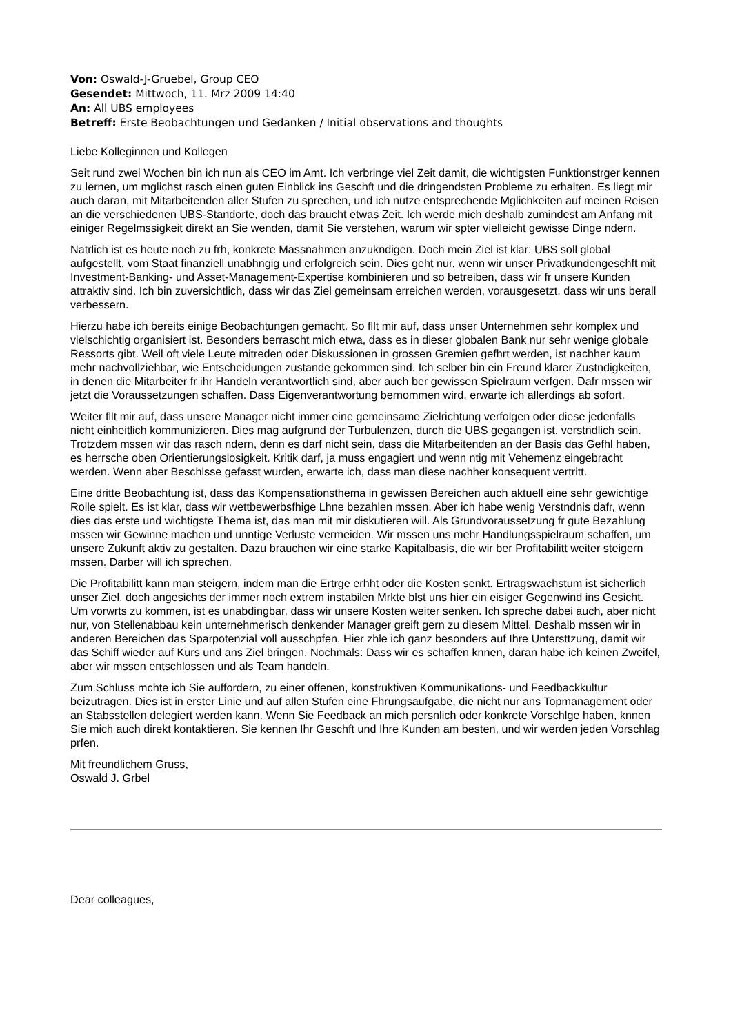Von: Oswald-J-Gruebel, Group CEO
Gesendet: Mittwoch, 11. Mrz 2009 14:40
An: All UBS employees
Betreff: Erste Beobachtungen und Gedanken / Initial observations and thoughts
Liebe Kolleginnen und Kollegen
Seit rund zwei Wochen bin ich nun als CEO im Amt. Ich verbringe viel Zeit damit, die wichtigsten Funktionstrger kennen zu lernen, um mglichst rasch einen guten Einblick ins Geschft und die dringendsten Probleme zu erhalten. Es liegt mir auch daran, mit Mitarbeitenden aller Stufen zu sprechen, und ich nutze entsprechende Mglichkeiten auf meinen Reisen an die verschiedenen UBS-Standorte, doch das braucht etwas Zeit. Ich werde mich deshalb zumindest am Anfang mit einiger Regelmssigkeit direkt an Sie wenden, damit Sie verstehen, warum wir spter vielleicht gewisse Dinge ndern.
Natrlich ist es heute noch zu frh, konkrete Massnahmen anzukndigen. Doch mein Ziel ist klar: UBS soll global aufgestellt, vom Staat finanziell unabhngig und erfolgreich sein. Dies geht nur, wenn wir unser Privatkundengeschft mit Investment-Banking- und Asset-Management-Expertise kombinieren und so betreiben, dass wir fr unsere Kunden attraktiv sind. Ich bin zuversichtlich, dass wir das Ziel gemeinsam erreichen werden, vorausgesetzt, dass wir uns berall verbessern.
Hierzu habe ich bereits einige Beobachtungen gemacht. So fllt mir auf, dass unser Unternehmen sehr komplex und vielschichtig organisiert ist. Besonders berrascht mich etwa, dass es in dieser globalen Bank nur sehr wenige globale Ressorts gibt. Weil oft viele Leute mitreden oder Diskussionen in grossen Gremien gefhrt werden, ist nachher kaum mehr nachvollziehbar, wie Entscheidungen zustande gekommen sind. Ich selber bin ein Freund klarer Zustndigkeiten, in denen die Mitarbeiter fr ihr Handeln verantwortlich sind, aber auch ber gewissen Spielraum verfgen. Dafr mssen wir jetzt die Voraussetzungen schaffen. Dass Eigenverantwortung bernommen wird, erwarte ich allerdings ab sofort.
Weiter fllt mir auf, dass unsere Manager nicht immer eine gemeinsame Zielrichtung verfolgen oder diese jedenfalls nicht einheitlich kommunizieren. Dies mag aufgrund der Turbulenzen, durch die UBS gegangen ist, verstndlich sein. Trotzdem mssen wir das rasch ndern, denn es darf nicht sein, dass die Mitarbeitenden an der Basis das Gefhl haben, es herrsche oben Orientierungslosigkeit. Kritik darf, ja muss engagiert und wenn ntig mit Vehemenz eingebracht werden. Wenn aber Beschlsse gefasst wurden, erwarte ich, dass man diese nachher konsequent vertritt.
Eine dritte Beobachtung ist, dass das Kompensationsthema in gewissen Bereichen auch aktuell eine sehr gewichtige Rolle spielt. Es ist klar, dass wir wettbewerbsfhige Lhne bezahlen mssen. Aber ich habe wenig Verstndnis dafr, wenn dies das erste und wichtigste Thema ist, das man mit mir diskutieren will. Als Grundvoraussetzung fr gute Bezahlung mssen wir Gewinne machen und unntige Verluste vermeiden. Wir mssen uns mehr Handlungsspielraum schaffen, um unsere Zukunft aktiv zu gestalten. Dazu brauchen wir eine starke Kapitalbasis, die wir ber Profitabilitt weiter steigern mssen. Darber will ich sprechen.
Die Profitabilitt kann man steigern, indem man die Ertrge erhht oder die Kosten senkt. Ertragswachstum ist sicherlich unser Ziel, doch angesichts der immer noch extrem instabilen Mrkte blst uns hier ein eisiger Gegenwind ins Gesicht. Um vorwrts zu kommen, ist es unabdingbar, dass wir unsere Kosten weiter senken. Ich spreche dabei auch, aber nicht nur, von Stellenabbau kein unternehmerisch denkender Manager greift gern zu diesem Mittel. Deshalb mssen wir in anderen Bereichen das Sparpotenzial voll ausschpfen. Hier zhle ich ganz besonders auf Ihre Untersttzung, damit wir das Schiff wieder auf Kurs und ans Ziel bringen. Nochmals: Dass wir es schaffen knnen, daran habe ich keinen Zweifel, aber wir mssen entschlossen und als Team handeln.
Zum Schluss mchte ich Sie auffordern, zu einer offenen, konstruktiven Kommunikations- und Feedbackkultur beizutragen. Dies ist in erster Linie und auf allen Stufen eine Fhrungsaufgabe, die nicht nur ans Topmanagement oder an Stabsstellen delegiert werden kann. Wenn Sie Feedback an mich persnlich oder konkrete Vorschlge haben, knnen Sie mich auch direkt kontaktieren. Sie kennen Ihr Geschft und Ihre Kunden am besten, und wir werden jeden Vorschlag prfen.
Mit freundlichem Gruss,
Oswald J. Grbel
Dear colleagues,